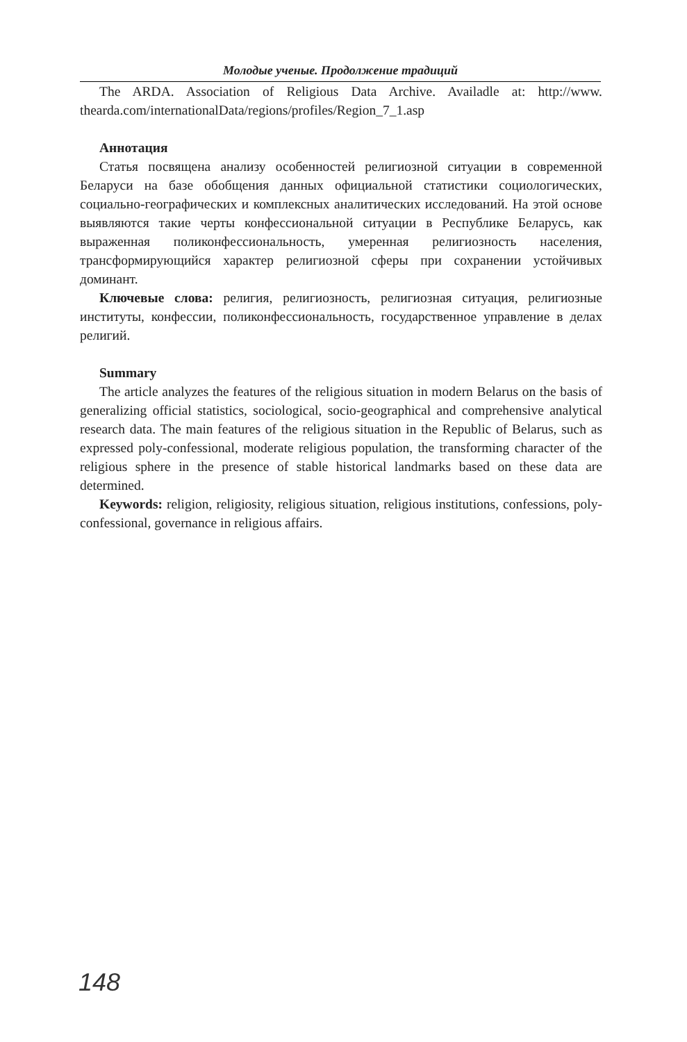Молодые ученые. Продолжение традиций
The ARDA. Association of Religious Data Archive. Availadle at: http://www. thearda.com/internationalData/regions/profiles/Region_7_1.asp
Аннотация
Статья посвящена анализу особенностей религиозной ситуации в современной Беларуси на базе обобщения данных официальной статистики социологических, социально-географических и комплексных аналитических исследований. На этой основе выявляются такие черты конфессиональной ситуации в Республике Беларусь, как выраженная поликонфессиональность, умеренная религиозность населения, трансформирующийся характер религиозной сферы при сохранении устойчивых доминант.
Ключевые слова: религия, религиозность, религиозная ситуация, религиозные институты, конфессии, поликонфессиональность, государственное управление в делах религий.
Summary
The article analyzes the features of the religious situation in modern Belarus on the basis of generalizing official statistics, sociological, socio-geographical and comprehensive analytical research data. The main features of the religious situation in the Republic of Belarus, such as expressed poly-confessional, moderate religious population, the transforming character of the religious sphere in the presence of stable historical landmarks based on these data are determined.
Keywords: religion, religiosity, religious situation, religious institutions, confessions, poly-confessional, governance in religious affairs.
148